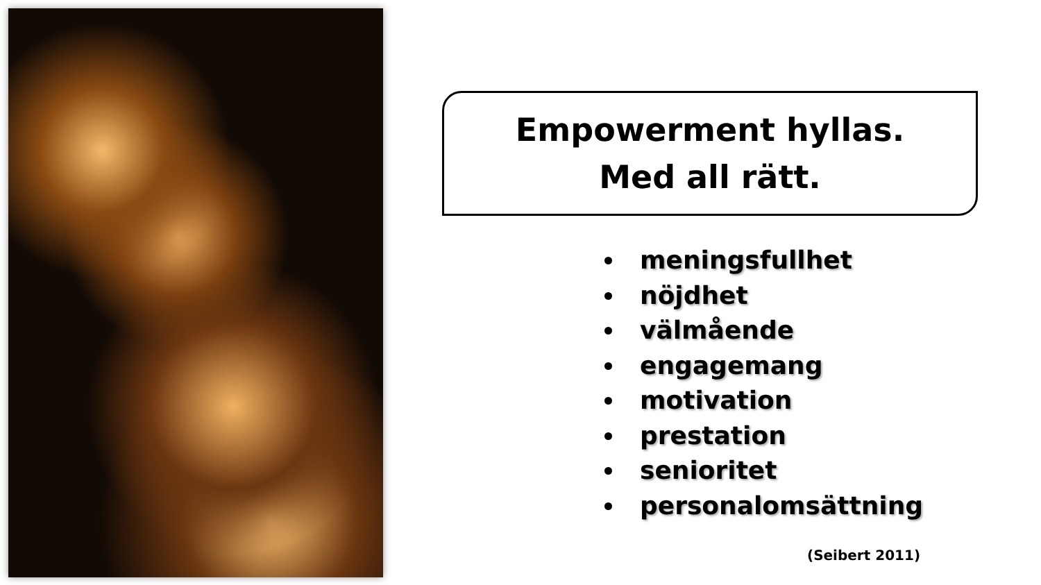Empowerment hyllas.
Med all rätt.
meningsfullhet
nöjdhet
välmående
engagemang
motivation
prestation
senioritet
personalomsättning
(Seibert 2011)